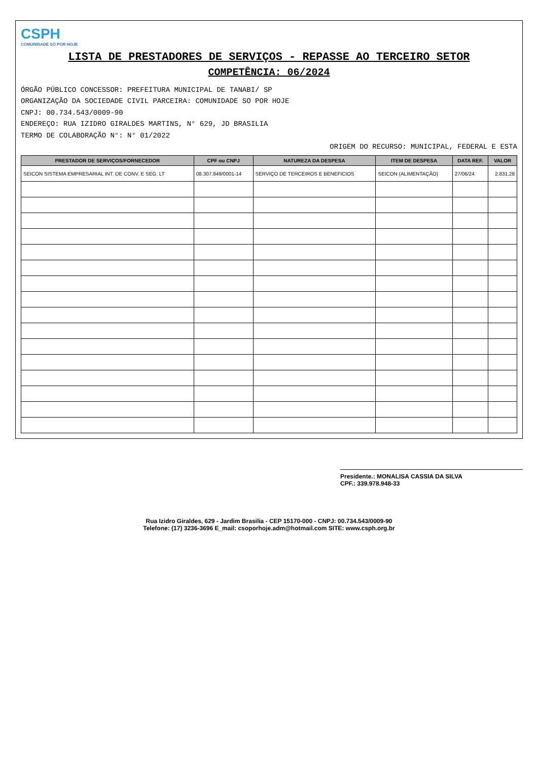CSPH COMUNIDADE SÓ POR HOJE
LISTA DE PRESTADORES DE SERVIÇOS - REPASSE AO TERCEIRO SETOR
COMPETÊNCIA: 06/2024
ÓRGÃO PÚBLICO CONCESSOR: PREFEITURA MUNICIPAL DE TANABI/ SP
ORGANIZAÇÃO DA SOCIEDADE CIVIL PARCEIRA: COMUNIDADE SO POR HOJE
CNPJ: 00.734.543/0009-90
ENDEREÇO: RUA IZIDRO GIRALDES MARTINS, N° 629, JD BRASILIA
TERMO DE COLABORAÇÃO N°: N° 01/2022
ORIGEM DO RECURSO: MUNICIPAL, FEDERAL E ESTA
| PRESTADOR DE SERVIÇOS/FORNECEDOR | CPF ou CNPJ | NATUREZA DA DESPESA | ITEM DE DESPESA | DATA REF. | VALOR |
| --- | --- | --- | --- | --- | --- |
| SEICON SISTEMA EMPRESARIAL INT. DE CONV. E SEG. LT | 08.307.849/0001-14 | SERVIÇO DE TERCEIROS E BENEFICIOS | SEICON (ALIMENTAÇÃO) | 27/06/24 | 2.831,28 |
Presidente.: MONALISA CASSIA DA SILVA
CPF.: 339.978.948-33
Rua Izidro Giraldes, 629 - Jardim Brasilia - CEP 15170-000 - CNPJ: 00.734.543/0009-90
Telefone: (17) 3236-3696 E_mail: csoporhoje.adm@hotmail.com SITE: www.csph.org.br